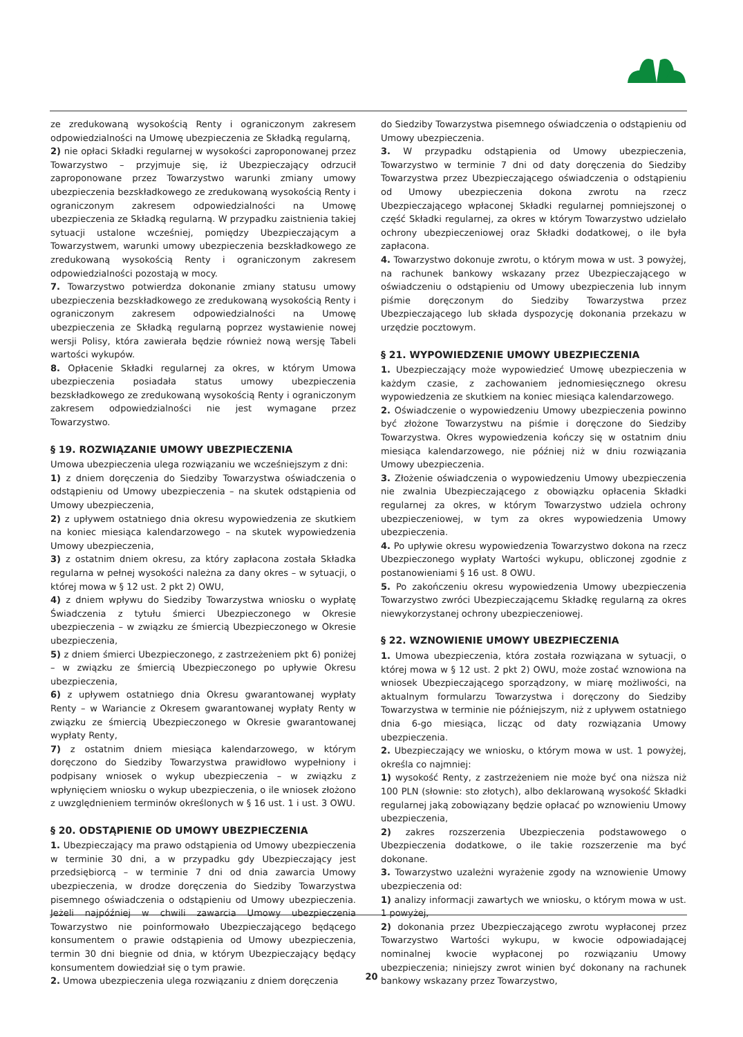ze zredukowaną wysokością Renty i ograniczonym zakresem odpowiedzialności na Umowę ubezpieczenia ze Składką regularną,
2) nie opłaci Składki regularnej w wysokości zaproponowanej przez Towarzystwo – przyjmuje się, iż Ubezpieczający odrzucił zaproponowane przez Towarzystwo warunki zmiany umowy ubezpieczenia bezskładkowego ze zredukowaną wysokością Renty i ograniczonym zakresem odpowiedzialności na Umowę ubezpieczenia ze Składką regularną. W przypadku zaistnienia takiej sytuacji ustalone wcześniej, pomiędzy Ubezpieczającym a Towarzystwem, warunki umowy ubezpieczenia bezskładkowego ze zredukowaną wysokością Renty i ograniczonym zakresem odpowiedzialności pozostają w mocy.
7. Towarzystwo potwierdza dokonanie zmiany statusu umowy ubezpieczenia bezskładkowego ze zredukowaną wysokością Renty i ograniczonym zakresem odpowiedzialności na Umowę ubezpieczenia ze Składką regularną poprzez wystawienie nowej wersji Polisy, która zawierała będzie również nową wersję Tabeli wartości wykupów.
8. Opłacenie Składki regularnej za okres, w którym Umowa ubezpieczenia posiadała status umowy ubezpieczenia bezskładkowego ze zredukowaną wysokością Renty i ograniczonym zakresem odpowiedzialności nie jest wymagane przez Towarzystwo.
§ 19. ROZWIĄZANIE UMOWY UBEZPIECZENIA
Umowa ubezpieczenia ulega rozwiązaniu we wcześniejszym z dni:
1) z dniem doręczenia do Siedziby Towarzystwa oświadczenia o odstąpieniu od Umowy ubezpieczenia – na skutek odstąpienia od Umowy ubezpieczenia,
2) z upływem ostatniego dnia okresu wypowiedzenia ze skutkiem na koniec miesiąca kalendarzowego – na skutek wypowiedzenia Umowy ubezpieczenia,
3) z ostatnim dniem okresu, za który zapłacona została Składka regularna w pełnej wysokości należna za dany okres – w sytuacji, o której mowa w § 12 ust. 2 pkt 2) OWU,
4) z dniem wpływu do Siedziby Towarzystwa wniosku o wypłatę Świadczenia z tytułu śmierci Ubezpieczonego w Okresie ubezpieczenia – w związku ze śmiercią Ubezpieczonego w Okresie ubezpieczenia,
5) z dniem śmierci Ubezpieczonego, z zastrzeżeniem pkt 6) poniżej – w związku ze śmiercią Ubezpieczonego po upływie Okresu ubezpieczenia,
6) z upływem ostatniego dnia Okresu gwarantowanej wypłaty Renty – w Wariancie z Okresem gwarantowanej wypłaty Renty w związku ze śmiercią Ubezpieczonego w Okresie gwarantowanej wypłaty Renty,
7) z ostatnim dniem miesiąca kalendarzowego, w którym doręczono do Siedziby Towarzystwa prawidłowo wypełniony i podpisany wniosek o wykup ubezpieczenia – w związku z wpłynięciem wniosku o wykup ubezpieczenia, o ile wniosek złożono z uwzględnieniem terminów określonych w § 16 ust. 1 i ust. 3 OWU.
§ 20. ODSTĄPIENIE OD UMOWY UBEZPIECZENIA
1. Ubezpieczający ma prawo odstąpienia od Umowy ubezpieczenia w terminie 30 dni, a w przypadku gdy Ubezpieczający jest przedsiębiorcą – w terminie 7 dni od dnia zawarcia Umowy ubezpieczenia, w drodze doręczenia do Siedziby Towarzystwa pisemnego oświadczenia o odstąpieniu od Umowy ubezpieczenia. Jeżeli najpóźniej w chwili zawarcia Umowy ubezpieczenia Towarzystwo nie poinformowało Ubezpieczającego będącego konsumentem o prawie odstąpienia od Umowy ubezpieczenia, termin 30 dni biegnie od dnia, w którym Ubezpieczający będący konsumentem dowiedział się o tym prawie.
2. Umowa ubezpieczenia ulega rozwiązaniu z dniem doręczenia
do Siedziby Towarzystwa pisemnego oświadczenia o odstąpieniu od Umowy ubezpieczenia.
3. W przypadku odstąpienia od Umowy ubezpieczenia, Towarzystwo w terminie 7 dni od daty doręczenia do Siedziby Towarzystwa przez Ubezpieczającego oświadczenia o odstąpieniu od Umowy ubezpieczenia dokona zwrotu na rzecz Ubezpieczającego wpłaconej Składki regularnej pomniejszonej o część Składki regularnej, za okres w którym Towarzystwo udzielało ochrony ubezpieczeniowej oraz Składki dodatkowej, o ile była zapłacona.
4. Towarzystwo dokonuje zwrotu, o którym mowa w ust. 3 powyżej, na rachunek bankowy wskazany przez Ubezpieczającego w oświadczeniu o odstąpieniu od Umowy ubezpieczenia lub innym piśmie doręczonym do Siedziby Towarzystwa przez Ubezpieczającego lub składa dyspozycję dokonania przekazu w urzędzie pocztowym.
§ 21. WYPOWIEDZENIE UMOWY UBEZPIECZENIA
1. Ubezpieczający może wypowiedzieć Umowę ubezpieczenia w każdym czasie, z zachowaniem jednomiesięcznego okresu wypowiedzenia ze skutkiem na koniec miesiąca kalendarzowego.
2. Oświadczenie o wypowiedzeniu Umowy ubezpieczenia powinno być złożone Towarzystwu na piśmie i doręczone do Siedziby Towarzystwa. Okres wypowiedzenia kończy się w ostatnim dniu miesiąca kalendarzowego, nie później niż w dniu rozwiązania Umowy ubezpieczenia.
3. Złożenie oświadczenia o wypowiedzeniu Umowy ubezpieczenia nie zwalnia Ubezpieczającego z obowiązku opłacenia Składki regularnej za okres, w którym Towarzystwo udziela ochrony ubezpieczeniowej, w tym za okres wypowiedzenia Umowy ubezpieczenia.
4. Po upływie okresu wypowiedzenia Towarzystwo dokona na rzecz Ubezpieczonego wypłaty Wartości wykupu, obliczonej zgodnie z postanowieniami § 16 ust. 8 OWU.
5. Po zakończeniu okresu wypowiedzenia Umowy ubezpieczenia Towarzystwo zwróci Ubezpieczającemu Składkę regularną za okres niewykorzystanej ochrony ubezpieczeniowej.
§ 22. WZNOWIENIE UMOWY UBEZPIECZENIA
1. Umowa ubezpieczenia, która została rozwiązana w sytuacji, o której mowa w § 12 ust. 2 pkt 2) OWU, może zostać wznowiona na wniosek Ubezpieczającego sporządzony, w miarę możliwości, na aktualnym formularzu Towarzystwa i doręczony do Siedziby Towarzystwa w terminie nie późniejszym, niż z upływem ostatniego dnia 6-go miesiąca, licząc od daty rozwiązania Umowy ubezpieczenia.
2. Ubezpieczający we wniosku, o którym mowa w ust. 1 powyżej, określa co najmniej:
1) wysokość Renty, z zastrzeżeniem nie może być ona niższa niż 100 PLN (słownie: sto złotych), albo deklarowaną wysokość Składki regularnej jaką zobowiązany będzie opłacać po wznowieniu Umowy ubezpieczenia,
2) zakres rozszerzenia Ubezpieczenia podstawowego o Ubezpieczenia dodatkowe, o ile takie rozszerzenie ma być dokonane.
3. Towarzystwo uzależni wyrażenie zgody na wznowienie Umowy ubezpieczenia od:
1) analizy informacji zawartych we wniosku, o którym mowa w ust. 1 powyżej,
2) dokonania przez Ubezpieczającego zwrotu wypłaconej przez Towarzystwo Wartości wykupu, w kwocie odpowiadającej nominalnej kwocie wypłaconej po rozwiązaniu Umowy ubezpieczenia; niniejszy zwrot winien być dokonany na rachunek bankowy wskazany przez Towarzystwo,
20